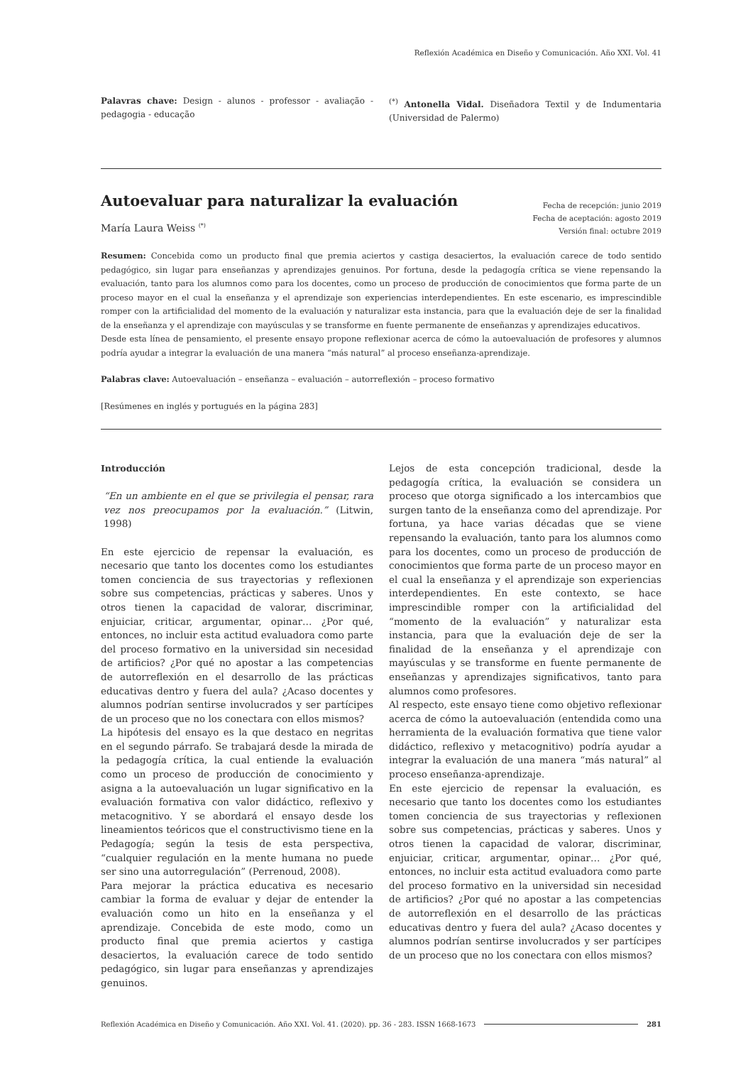Reflexión Académica en Diseño y Comunicación. Año XXI. Vol. 41
Palavras chave: Design - alunos - professor - avaliação - pedagogia - educação
<sup>(*)</sup> Antonella Vidal. Diseñadora Textil y de Indumentaria (Universidad de Palermo)
Fecha de recepción: junio 2019
Fecha de aceptación: agosto 2019
Versión final: octubre 2019
Autoevaluar para naturalizar la evaluación
María Laura Weiss <sup>(*)</sup>
Resumen: Concebida como un producto final que premia aciertos y castiga desaciertos, la evaluación carece de todo sentido pedagógico, sin lugar para enseñanzas y aprendizajes genuinos. Por fortuna, desde la pedagogía crítica se viene repensando la evaluación, tanto para los alumnos como para los docentes, como un proceso de producción de conocimientos que forma parte de un proceso mayor en el cual la enseñanza y el aprendizaje son experiencias interdependientes. En este escenario, es imprescindible romper con la artificialidad del momento de la evaluación y naturalizar esta instancia, para que la evaluación deje de ser la finalidad de la enseñanza y el aprendizaje con mayúsculas y se transforme en fuente permanente de enseñanzas y aprendizajes educativos.
Desde esta línea de pensamiento, el presente ensayo propone reflexionar acerca de cómo la autoevaluación de profesores y alumnos podría ayudar a integrar la evaluación de una manera “más natural” al proceso enseñanza-aprendizaje.
Palabras clave: Autoevaluación – enseñanza – evaluación – autorreflexión – proceso formativo
[Resúmenes en inglés y portugués en la página 283]
Introducción
“En un ambiente en el que se privilegia el pensar, rara vez nos preocupamos por la evaluación.” (Litwin, 1998)
En este ejercicio de repensar la evaluación, es necesario que tanto los docentes como los estudiantes tomen conciencia de sus trayectorias y reflexionen sobre sus competencias, prácticas y saberes. Unos y otros tienen la capacidad de valorar, discriminar, enjuiciar, criticar, argumentar, opinar… ¿Por qué, entonces, no incluir esta actitud evaluadora como parte del proceso formativo en la universidad sin necesidad de artificios? ¿Por qué no apostar a las competencias de autorreflexión en el desarrollo de las prácticas educativas dentro y fuera del aula? ¿Acaso docentes y alumnos podrían sentirse involucrados y ser partícipes de un proceso que no los conectara con ellos mismos?
La hipótesis del ensayo es la que destaco en negritas en el segundo párrafo. Se trabajará desde la mirada de la pedagogía crítica, la cual entiende la evaluación como un proceso de producción de conocimiento y asigna a la autoevaluación un lugar significativo en la evaluación formativa con valor didáctico, reflexivo y metacognitivo. Y se abordará el ensayo desde los lineamientos teóricos que el constructivismo tiene en la Pedagogía; según la tesis de esta perspectiva, “cualquier regulación en la mente humana no puede ser sino una autorregulación” (Perrenoud, 2008).
Para mejorar la práctica educativa es necesario cambiar la forma de evaluar y dejar de entender la evaluación como un hito en la enseñanza y el aprendizaje. Concebida de este modo, como un producto final que premia aciertos y castiga desaciertos, la evaluación carece de todo sentido pedagógico, sin lugar para enseñanzas y aprendizajes genuinos.
Lejos de esta concepción tradicional, desde la pedagogía crítica, la evaluación se considera un proceso que otorga significado a los intercambios que surgen tanto de la enseñanza como del aprendizaje. Por fortuna, ya hace varias décadas que se viene repensando la evaluación, tanto para los alumnos como para los docentes, como un proceso de producción de conocimientos que forma parte de un proceso mayor en el cual la enseñanza y el aprendizaje son experiencias interdependientes. En este contexto, se hace imprescindible romper con la artificialidad del “momento de la evaluación” y naturalizar esta instancia, para que la evaluación deje de ser la finalidad de la enseñanza y el aprendizaje con mayúsculas y se transforme en fuente permanente de enseñanzas y aprendizajes significativos, tanto para alumnos como profesores.
Al respecto, este ensayo tiene como objetivo reflexionar acerca de cómo la autoevaluación (entendida como una herramienta de la evaluación formativa que tiene valor didáctico, reflexivo y metacognitivo) podría ayudar a integrar la evaluación de una manera “más natural” al proceso enseñanza-aprendizaje.
En este ejercicio de repensar la evaluación, es necesario que tanto los docentes como los estudiantes tomen conciencia de sus trayectorias y reflexionen sobre sus competencias, prácticas y saberes. Unos y otros tienen la capacidad de valorar, discriminar, enjuiciar, criticar, argumentar, opinar… ¿Por qué, entonces, no incluir esta actitud evaluadora como parte del proceso formativo en la universidad sin necesidad de artificios? ¿Por qué no apostar a las competencias de autorreflexión en el desarrollo de las prácticas educativas dentro y fuera del aula? ¿Acaso docentes y alumnos podrían sentirse involucrados y ser partícipes de un proceso que no los conectara con ellos mismos?
Reflexión Académica en Diseño y Comunicación. Año XXI. Vol. 41. (2020). pp. 36 - 283. ISSN 1668-1673 281